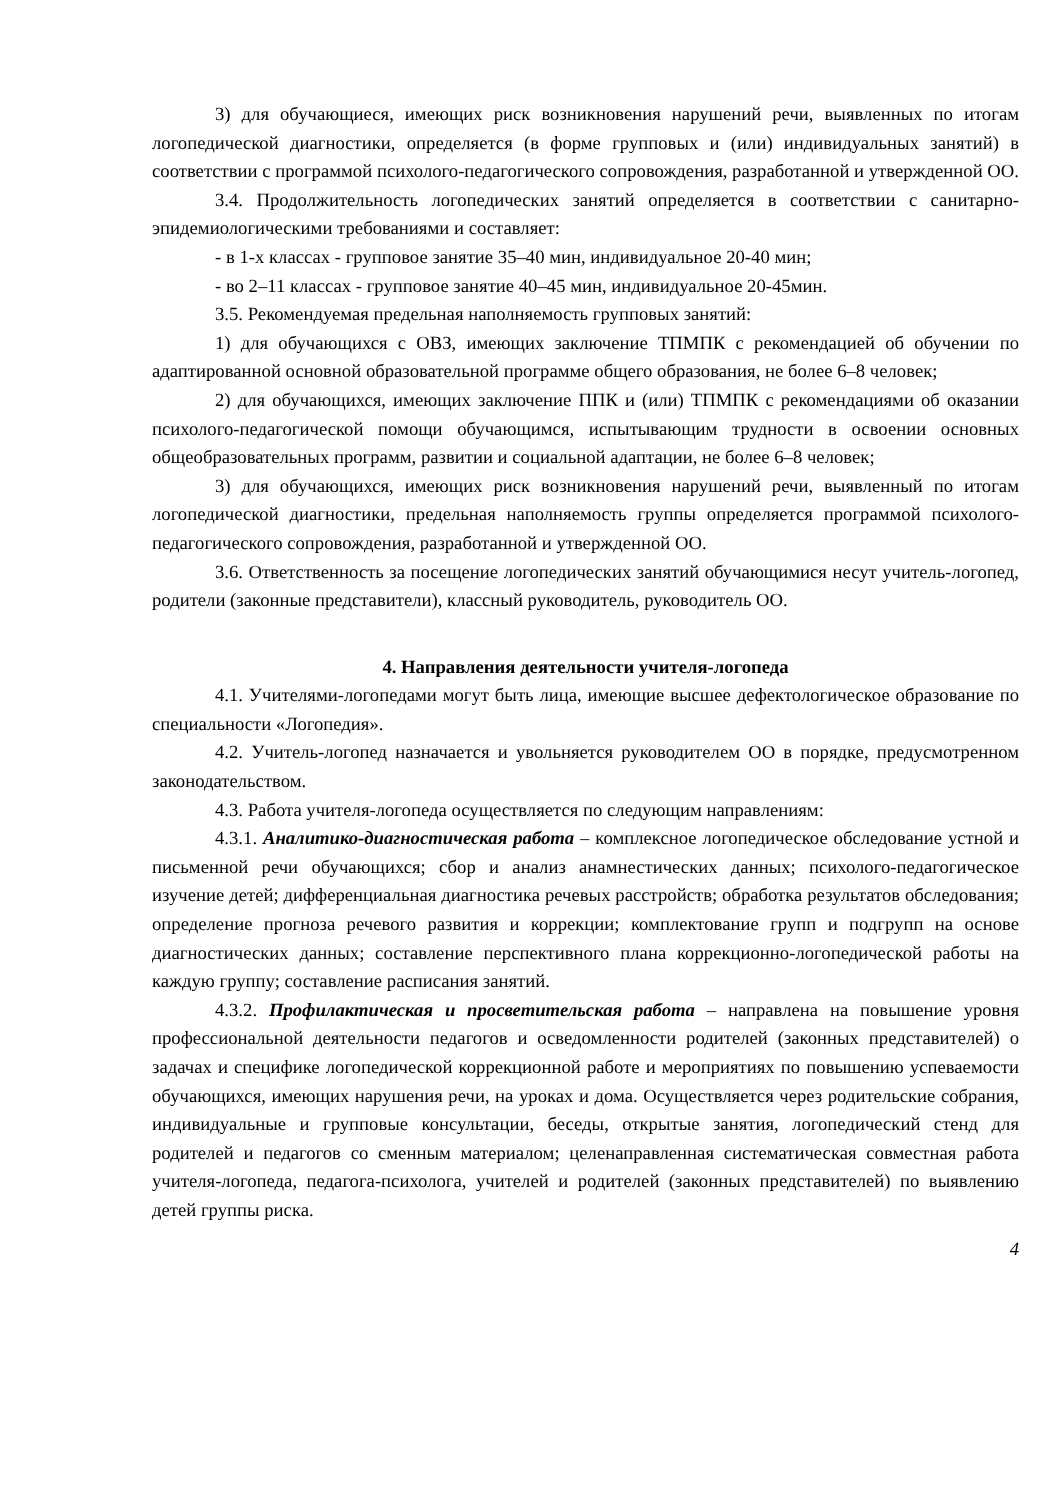3) для обучающиеся, имеющих риск возникновения нарушений речи, выявленных по итогам логопедической диагностики, определяется (в форме групповых и (или) индивидуальных занятий) в соответствии с программой психолого-педагогического сопровождения, разработанной и утвержденной ОО.
3.4. Продолжительность логопедических занятий определяется в соответствии с санитарно-эпидемиологическими требованиями и составляет:
- в 1-х классах - групповое занятие 35–40 мин, индивидуальное 20-40 мин;
- во 2–11 классах - групповое занятие 40–45 мин, индивидуальное 20-45мин.
3.5. Рекомендуемая предельная наполняемость групповых занятий:
1) для обучающихся с ОВЗ, имеющих заключение ТПМПК с рекомендацией об обучении по адаптированной основной образовательной программе общего образования, не более 6–8 человек;
2) для обучающихся, имеющих заключение ППК и (или) ТПМПК с рекомендациями об оказании психолого-педагогической помощи обучающимся, испытывающим трудности в освоении основных общеобразовательных программ, развитии и социальной адаптации, не более 6–8 человек;
3) для обучающихся, имеющих риск возникновения нарушений речи, выявленный по итогам логопедической диагностики, предельная наполняемость группы определяется программой психолого-педагогического сопровождения, разработанной и утвержденной ОО.
3.6. Ответственность за посещение логопедических занятий обучающимися несут учитель-логопед, родители (законные представители), классный руководитель, руководитель ОО.
4. Направления деятельности учителя-логопеда
4.1. Учителями-логопедами могут быть лица, имеющие высшее дефектологическое образование по специальности «Логопедия».
4.2. Учитель-логопед назначается и увольняется руководителем ОО в порядке, предусмотренном законодательством.
4.3. Работа учителя-логопеда осуществляется по следующим направлениям:
4.3.1. Аналитико-диагностическая работа – комплексное логопедическое обследование устной и письменной речи обучающихся; сбор и анализ анамнестических данных; психолого-педагогическое изучение детей; дифференциальная диагностика речевых расстройств; обработка результатов обследования; определение прогноза речевого развития и коррекции; комплектование групп и подгрупп на основе диагностических данных; составление перспективного плана коррекционно-логопедической работы на каждую группу; составление расписания занятий.
4.3.2. Профилактическая и просветительская работа – направлена на повышение уровня профессиональной деятельности педагогов и осведомленности родителей (законных представителей) о задачах и специфике логопедической коррекционной работе и мероприятиях по повышению успеваемости обучающихся, имеющих нарушения речи, на уроках и дома. Осуществляется через родительские собрания, индивидуальные и групповые консультации, беседы, открытые занятия, логопедический стенд для родителей и педагогов со сменным материалом; целенаправленная систематическая совместная работа учителя-логопеда, педагога-психолога, учителей и родителей (законных представителей) по выявлению детей группы риска.
4